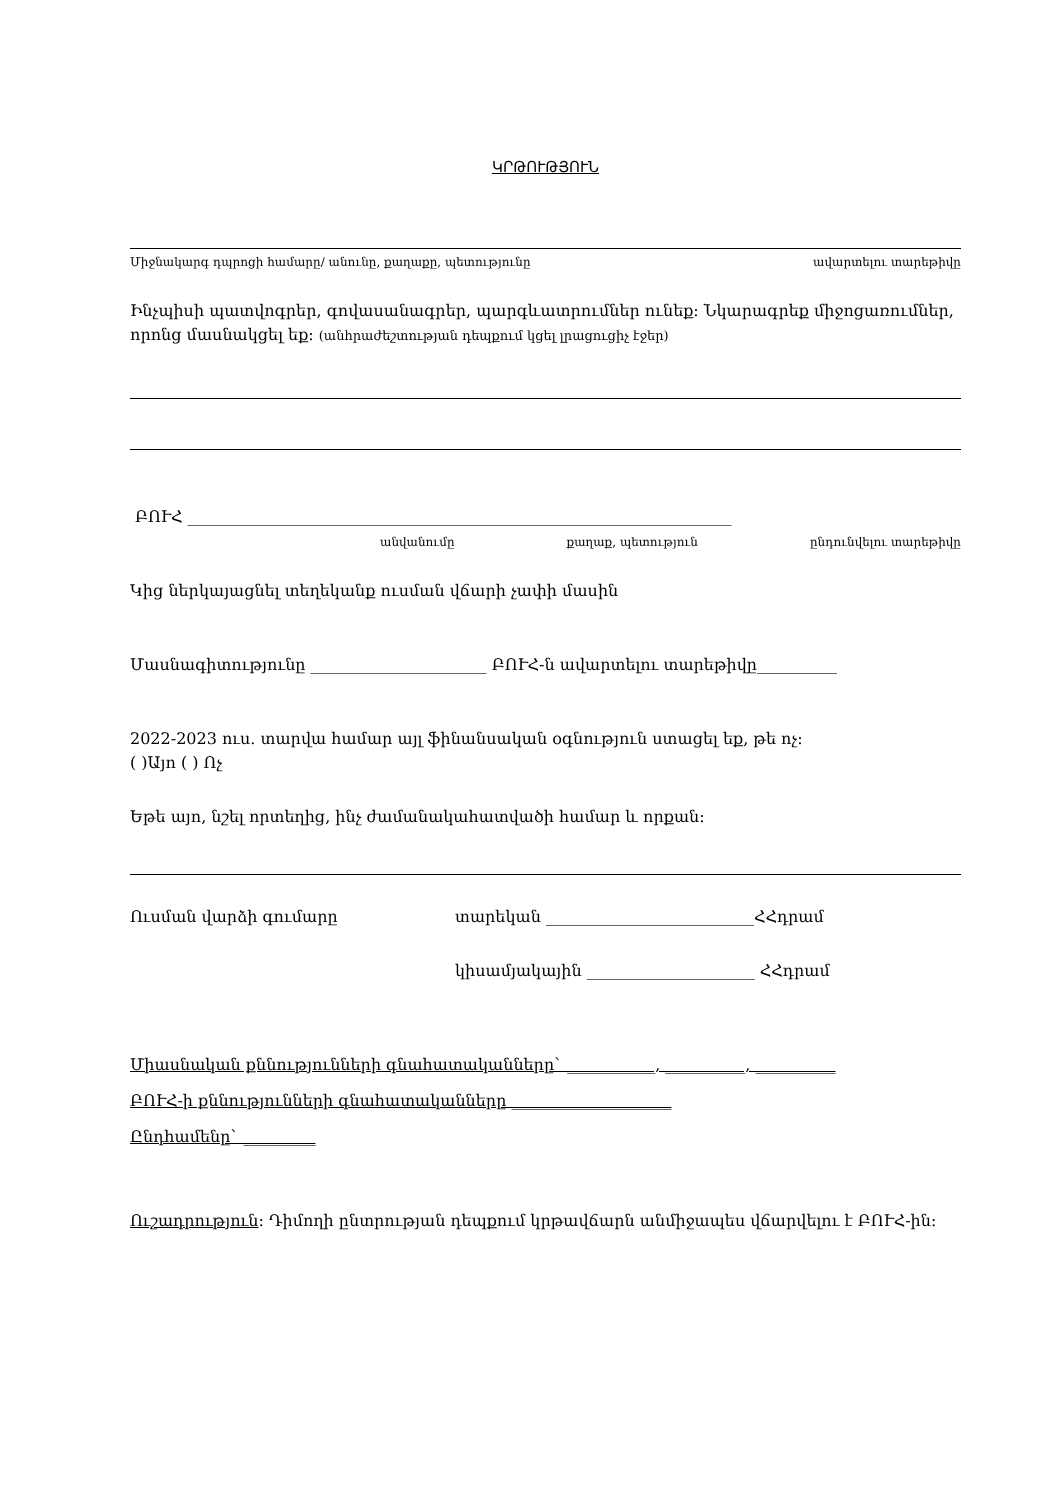ԿՐԹՈՒԹՅՈՒՆ
Միջնակարգ դպրոցի համարը/ անունը, քաղաքը, պետությունը ավարտելու տարեթիվը
Ինչպիսի պատվոգրեր, գովասանագրեր, պարգևատրումներ ունեք: Նկարագրեք միջոցառումներ, որոնց մասնակցել եք: (անհրաժեշտության դեպքում կցել լրացուցիչ էջեր)
ԲՈՒՀ ____________________________________________________________________
անվանումը քաղաք, պետություն ընդունվելու տարեթիվը
Կից ներկայացնել տեղեկանք ուսման վճարի չափի մասին
Մասնագիտությունը ______________________ ԲՈՒՀ-ն ավարտելու տարեթիվը__________
2022-2023 ուս. տարվա համար այլ ֆինանսական օգնություն ստացել եք, թե ոչ:
( )Այո ( ) Ոչ
Եթե այո, նշել որտեղից, ինչ ժամանակահատվածի համար և որքան:
Ուսման վարձի գումարը տարեկան __________________________ՀՀդրամ
կիսամյակային _____________________ ՀՀդրամ
Միասնական քննությունների գնահատականները` ___________, __________, __________
ԲՈՒՀ-ի քննությունների գնահատականները ____________________
Ընդհամենը` _________
Ուշադրություն: Դիմողի ընտրության դեպքում կրթավճարն անմիջապես վճարվելու է ԲՈՒՀ-ին: